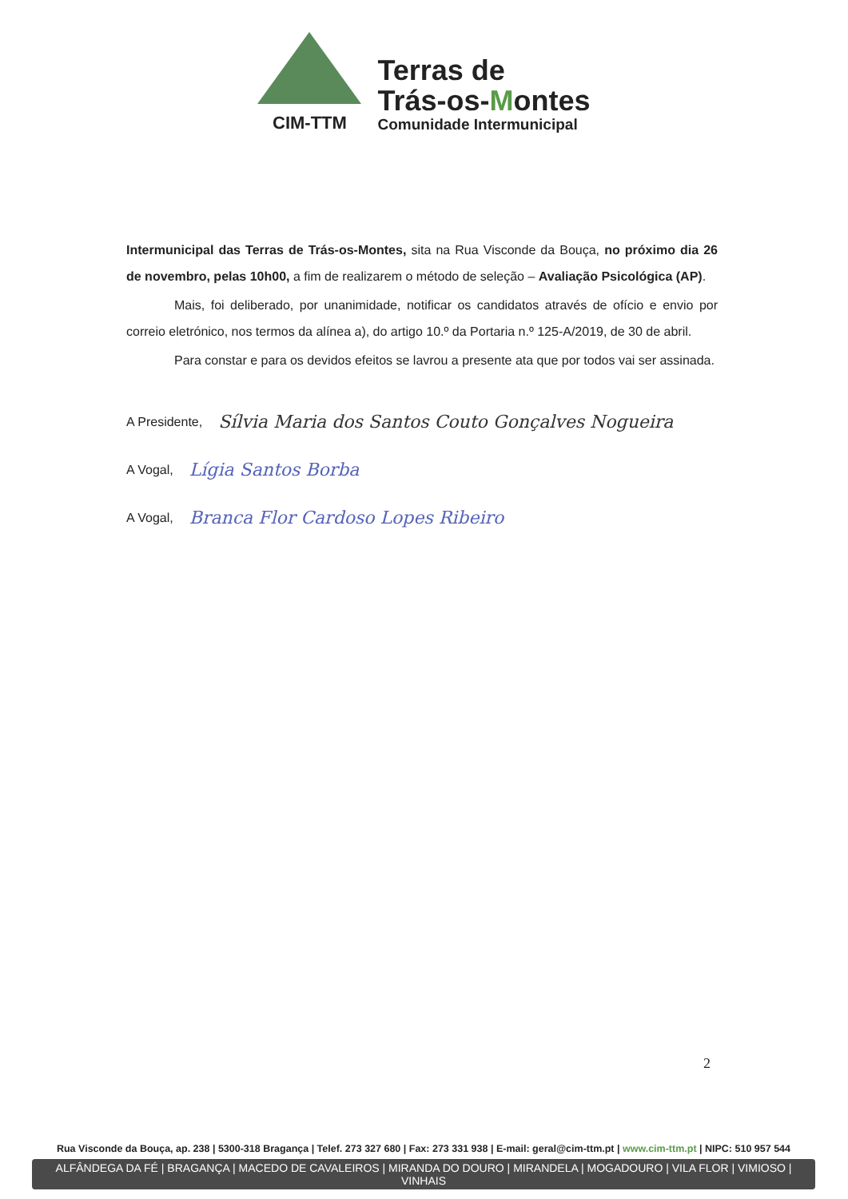CIM-TTM
Terras de
Trás-os-Montes
Comunidade Intermunicipal
Intermunicipal das Terras de Trás-os-Montes, sita na Rua Visconde da Bouça, no próximo dia 26 de novembro, pelas 10h00, a fim de realizarem o método de seleção – Avaliação Psicológica (AP).
Mais, foi deliberado, por unanimidade, notificar os candidatos através de ofício e envio por correio eletrónico, nos termos da alínea a), do artigo 10.º da Portaria n.º 125-A/2019, de 30 de abril.
Para constar e para os devidos efeitos se lavrou a presente ata que por todos vai ser assinada.
A Presidente, Sílvia Maria dos Santos Couto Gonçalves Nogueira
A Vogal, Lígia Santos Borba
A Vogal, Branca Flor Cardoso Lopes Ribeiro
2
Rua Visconde da Bouça, ap. 238 | 5300-318 Bragança | Telef. 273 327 680 | Fax: 273 331 938 | E-mail: geral@cim-ttm.pt | www.cim-ttm.pt | NIPC: 510 957 544
ALFÂNDEGA DA FÉ | BRAGANÇA | MACEDO DE CAVALEIROS | MIRANDA DO DOURO | MIRANDELA | MOGADOURO | VILA FLOR | VIMIOSO | VINHAIS